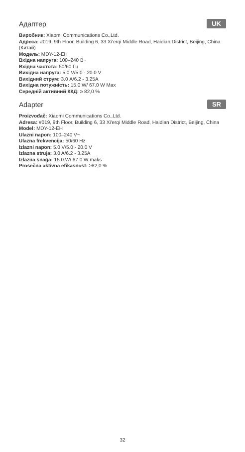Адаптер UK
Виробник: Xiaomi Communications Co.,Ltd.
Адреса: #019, 9th Floor, Building 6, 33 Xi'erqi Middle Road, Haidian District, Beijing, China (Китай)
Модель: MDY-12-EH
Вхідна напруга: 100–240 В~
Вхідна частота: 50/60 Гц
Вихідна напруга: 5.0 V/5.0 - 20.0 V
Вихідний струм: 3.0 A/6.2 - 3.25A
Вихідна потужність: 15.0 W/ 67.0 W Max
Середній активний ККД: ≥ 82,0 %
Adapter SR
Proizvođač: Xiaomi Communications Co.,Ltd.
Adresa: #019, 9th Floor, Building 6, 33 Xi'erqi Middle Road, Haidian District, Beijing, China
Model: MDY-12-EH
Ulazni napon: 100–240 V~
Ulazna frekvencija: 50/60 Hz
Izlazni napon: 5.0 V/5.0 - 20.0 V
Izlazna struja: 3.0 A/6.2 - 3.25A
Izlazna snaga: 15.0 W/ 67.0 W maks
Prosečna aktivna efikasnost: ≥82,0 %
32